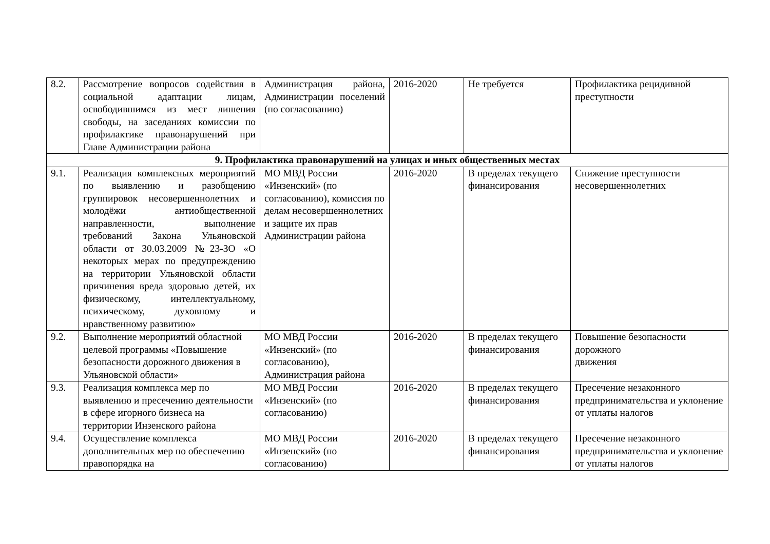| 8.2. | Рассмотрение вопросов содействия в социальной адаптации лицам, освободившимся из мест лишения свободы, на заседаниях комиссии по профилактике правонарушений при Главе Администрации района | Администрация района, Администрации поселений (по согласованию) | 2016-2020 | Не требуется | Профилактика рецидивной преступности |
| 9. Профилактика правонарушений на улицах и иных общественных местах | | | | | |
| 9.1. | Реализация комплексных мероприятий по выявлению и разобщению группировок несовершеннолетних и молодёжи антиобщественной направленности, выполнение требований Закона Ульяновской области от 30.03.2009 №23-ЗО «О некоторых мерах по предупреждению на территории Ульяновской области причинения вреда здоровью детей, их физическому, интеллектуальному, психическому, духовному и нравственному развитию» | МО МВД России «Инзенский» (по согласованию), комиссия по делам несовершеннолетних и защите их прав Администрации района | 2016-2020 | В пределах текущего финансирования | Снижение преступности несовершеннолетних |
| 9.2. | Выполнение мероприятий областной целевой программы «Повышение безопасности дорожного движения в Ульяновской области» | МО МВД России «Инзенский» (по согласованию), Администрация района | 2016-2020 | В пределах текущего финансирования | Повышение безопасности дорожного движения |
| 9.3. | Реализация комплекса мер по выявлению и пресечению деятельности в сфере игорного бизнеса на территории Инзенского района | МО МВД России «Инзенский» (по согласованию) | 2016-2020 | В пределах текущего финансирования | Пресечение незаконного предпринимательства и уклонение от уплаты налогов |
| 9.4. | Осуществление комплекса дополнительных мер по обеспечению правопорядка на | МО МВД России «Инзенский» (по согласованию) | 2016-2020 | В пределах текущего финансирования | Пресечение незаконного предпринимательства и уклонение от уплаты налогов |